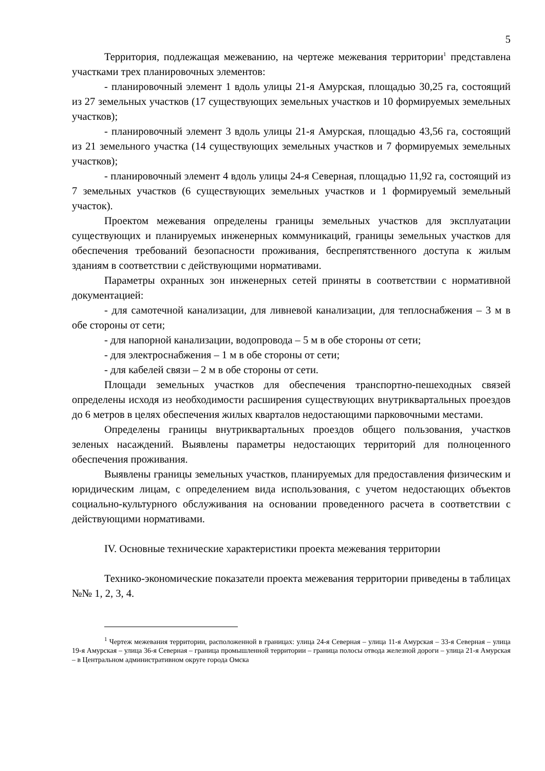5
Территория, подлежащая межеванию, на чертеже межевания территории<sup>1</sup> представлена участками трех планировочных элементов:
- планировочный элемент 1 вдоль улицы 21-я Амурская, площадью 30,25 га, состоящий из 27 земельных участков (17 существующих земельных участков и 10 формируемых земельных участков);
- планировочный элемент 3 вдоль улицы 21-я Амурская, площадью 43,56 га, состоящий из 21 земельного участка (14 существующих земельных участков и 7 формируемых земельных участков);
- планировочный элемент 4 вдоль улицы 24-я Северная, площадью 11,92 га, состоящий из 7 земельных участков (6 существующих земельных участков и 1 формируемый земельный участок).
Проектом межевания определены границы земельных участков для эксплуатации существующих и планируемых инженерных коммуникаций, границы земельных участков для обеспечения требований безопасности проживания, беспрепятственного доступа к жилым зданиям в соответствии с действующими нормативами.
Параметры охранных зон инженерных сетей приняты в соответствии с нормативной документацией:
- для самотечной канализации, для ливневой канализации, для теплоснабжения – 3 м в обе стороны от сети;
- для напорной канализации, водопровода – 5 м в обе стороны от сети;
- для электроснабжения – 1 м в обе стороны от сети;
- для кабелей связи – 2 м в обе стороны от сети.
Площади земельных участков для обеспечения транспортно-пешеходных связей определены исходя из необходимости расширения существующих внутриквартальных проездов до 6 метров в целях обеспечения жилых кварталов недостающими парковочными местами.
Определены границы внутриквартальных проездов общего пользования, участков зеленых насаждений. Выявлены параметры недостающих территорий для полноценного обеспечения проживания.
Выявлены границы земельных участков, планируемых для предоставления физическим и юридическим лицам, с определением вида использования, с учетом недостающих объектов социально-культурного обслуживания на основании проведенного расчета в соответствии с действующими нормативами.
IV. Основные технические характеристики проекта межевания территории
Технико-экономические показатели проекта межевания территории приведены в таблицах №№ 1, 2, 3, 4.
<sup>1</sup> Чертеж межевания территории, расположенной в границах: улица 24-я Северная – улица 11-я Амурская – 33-я Северная – улица 19-я Амурская – улица 36-я Северная – граница промышленной территории – граница полосы отвода железной дороги – улица 21-я Амурская – в Центральном административном округе города Омска